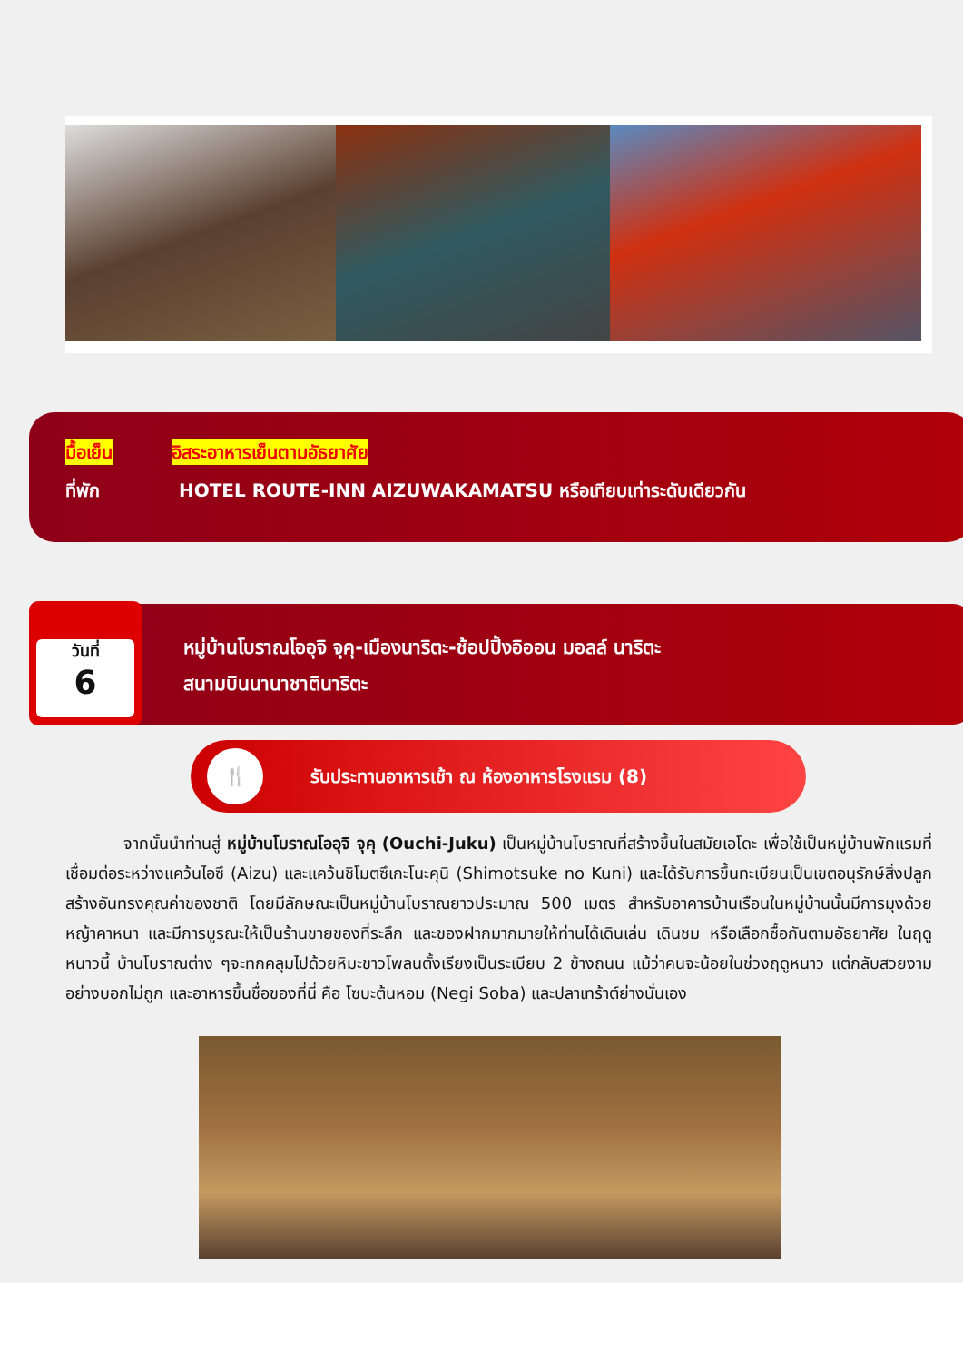มื้อเย็น อิสระอาหารเย็นตามอัธยาศัย
ที่พัก HOTEL ROUTE-INN AIZUWAKAMATSU หรือเทียบเท่าระดับเดียวกัน
หมู่บ้านโบราณโออุจิ จุคุ-เมืองนาริตะ-ช้อปปิ้งอิออน มอลล์ นาริตะ
สนามบินนานาชาตินาริตะ
วันที่
6
🍴
รับประทานอาหารเช้า ณ ห้องอาหารโรงแรม (8)
จากนั้นนำท่านสู่ หมู่บ้านโบราณโออุจิ จุคุ (Ouchi-Juku) เป็นหมู่บ้านโบราณที่สร้างขึ้นในสมัยเอโดะ เพื่อใช้เป็นหมู่บ้านพักแรมที่เชื่อมต่อระหว่างแคว้นไอซึ (Aizu) และแคว้นชิโมตซึเกะโนะคุนิ (Shimotsuke no Kuni) และได้รับการขึ้นทะเบียนเป็นเขตอนุรักษ์สิ่งปลูกสร้างอันทรงคุณค่าของชาติ โดยมีลักษณะเป็นหมู่บ้านโบราณยาวประมาณ 500 เมตร สำหรับอาคารบ้านเรือนในหมู่บ้านนั้นมีการมุงด้วยหญ้าคาหนา และมีการบูรณะให้เป็นร้านขายของที่ระลึก และของฝากมากมายให้ท่านได้เดินเล่น เดินชม หรือเลือกซื้อกันตามอัธยาศัย ในฤดูหนาวนี้ บ้านโบราณต่าง ๆจะทกคลุมไปด้วยหิมะขาวโพลนตั้งเรียงเป็นระเบียบ 2 ข้างถนน แม้ว่าคนจะน้อยในช่วงฤดูหนาว แต่กลับสวยงามอย่างบอกไม่ถูก และอาหารขึ้นชื่อของที่นี่ คือ โซบะต้นหอม (Negi Soba) และปลาเทร้าต์ย่างนั่นเอง